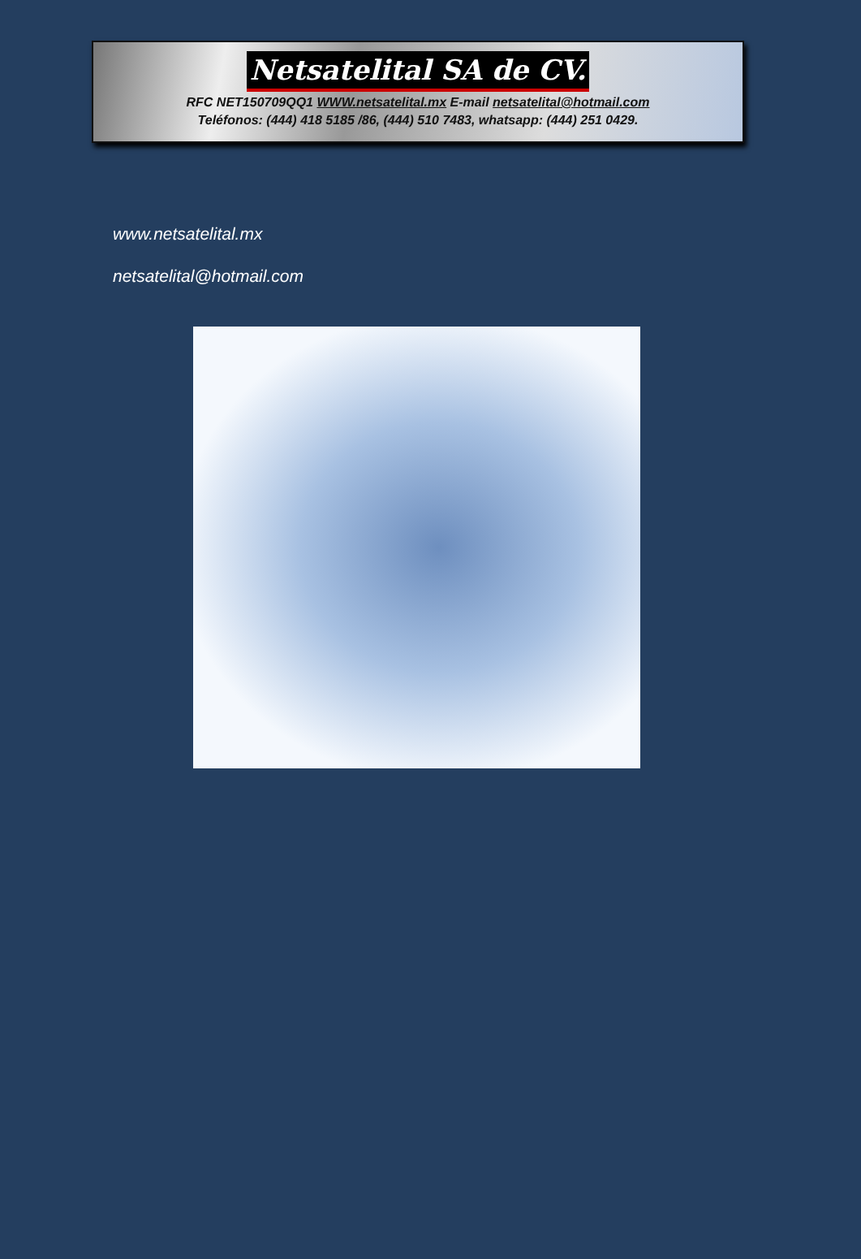Netsatelital SA de CV.
RFC NET150709QQ1 WWW.netsatelital.mx E-mail netsatelital@hotmail.com
Teléfonos: (444) 418 5185 /86, (444) 510 7483, whatsapp: (444) 251 0429.
www.netsatelital.mx
netsatelital@hotmail.com